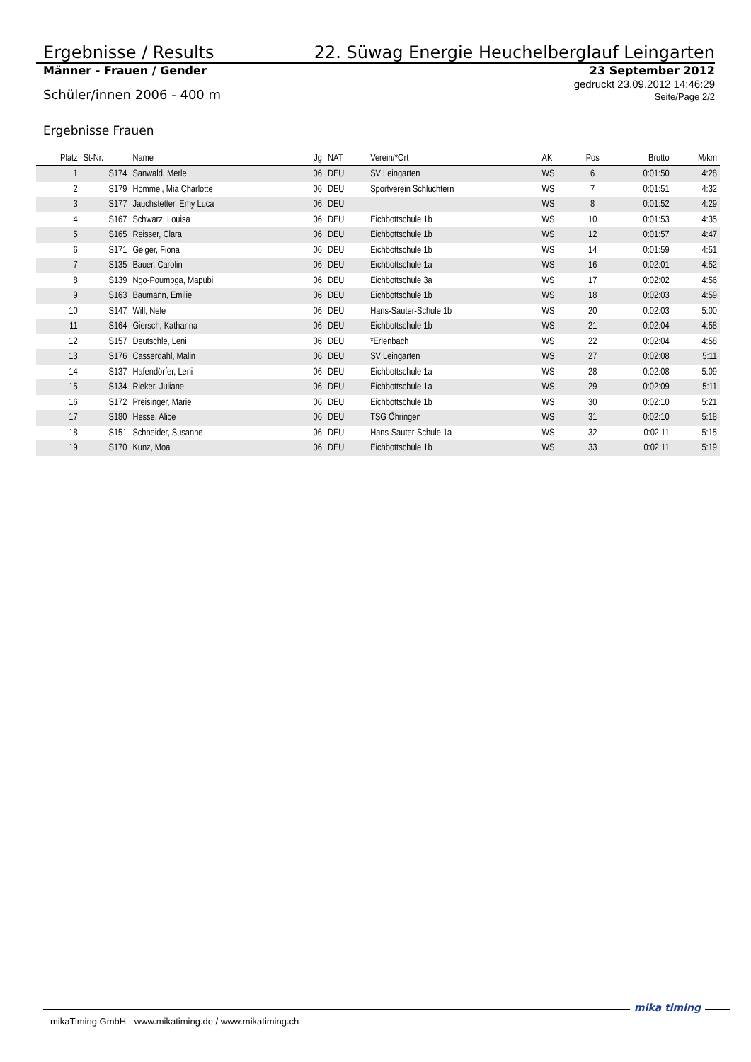Ergebnisse / Results
22. Süwag Energie Heuchelberglauf Leingarten
Männer - Frauen / Gender
23 September 2012
Schüler/innen 2006 - 400 m
gedruckt 23.09.2012 14:46:29
Seite/Page 2/2
Ergebnisse Frauen
| Platz | St-Nr. | Name | Jg | NAT | Verein/*Ort | AK | Pos | Brutto | M/km |
| --- | --- | --- | --- | --- | --- | --- | --- | --- | --- |
| 1 | S174 | Sanwald, Merle | 06 | DEU | SV Leingarten | WS | 6 | 0:01:50 | 4:28 |
| 2 | S179 | Hommel, Mia Charlotte | 06 | DEU | Sportverein Schluchtern | WS | 7 | 0:01:51 | 4:32 |
| 3 | S177 | Jauchstetter, Emy Luca | 06 | DEU | | WS | 8 | 0:01:52 | 4:29 |
| 4 | S167 | Schwarz, Louisa | 06 | DEU | Eichbottschule 1b | WS | 10 | 0:01:53 | 4:35 |
| 5 | S165 | Reisser, Clara | 06 | DEU | Eichbottschule 1b | WS | 12 | 0:01:57 | 4:47 |
| 6 | S171 | Geiger, Fiona | 06 | DEU | Eichbottschule 1b | WS | 14 | 0:01:59 | 4:51 |
| 7 | S135 | Bauer, Carolin | 06 | DEU | Eichbottschule 1a | WS | 16 | 0:02:01 | 4:52 |
| 8 | S139 | Ngo-Poumbga, Mapubi | 06 | DEU | Eichbottschule 3a | WS | 17 | 0:02:02 | 4:56 |
| 9 | S163 | Baumann, Emilie | 06 | DEU | Eichbottschule 1b | WS | 18 | 0:02:03 | 4:59 |
| 10 | S147 | Will, Nele | 06 | DEU | Hans-Sauter-Schule 1b | WS | 20 | 0:02:03 | 5:00 |
| 11 | S164 | Giersch, Katharina | 06 | DEU | Eichbottschule 1b | WS | 21 | 0:02:04 | 4:58 |
| 12 | S157 | Deutschle, Leni | 06 | DEU | *Erlenbach | WS | 22 | 0:02:04 | 4:58 |
| 13 | S176 | Casserdahl, Malin | 06 | DEU | SV Leingarten | WS | 27 | 0:02:08 | 5:11 |
| 14 | S137 | Hafendörfer, Leni | 06 | DEU | Eichbottschule 1a | WS | 28 | 0:02:08 | 5:09 |
| 15 | S134 | Rieker, Juliane | 06 | DEU | Eichbottschule 1a | WS | 29 | 0:02:09 | 5:11 |
| 16 | S172 | Preisinger, Marie | 06 | DEU | Eichbottschule 1b | WS | 30 | 0:02:10 | 5:21 |
| 17 | S180 | Hesse, Alice | 06 | DEU | TSG Öhringen | WS | 31 | 0:02:10 | 5:18 |
| 18 | S151 | Schneider, Susanne | 06 | DEU | Hans-Sauter-Schule 1a | WS | 32 | 0:02:11 | 5:15 |
| 19 | S170 | Kunz, Moa | 06 | DEU | Eichbottschule 1b | WS | 33 | 0:02:11 | 5:19 |
mikaTiming GmbH - www.mikatiming.de / www.mikatiming.ch
mika timing